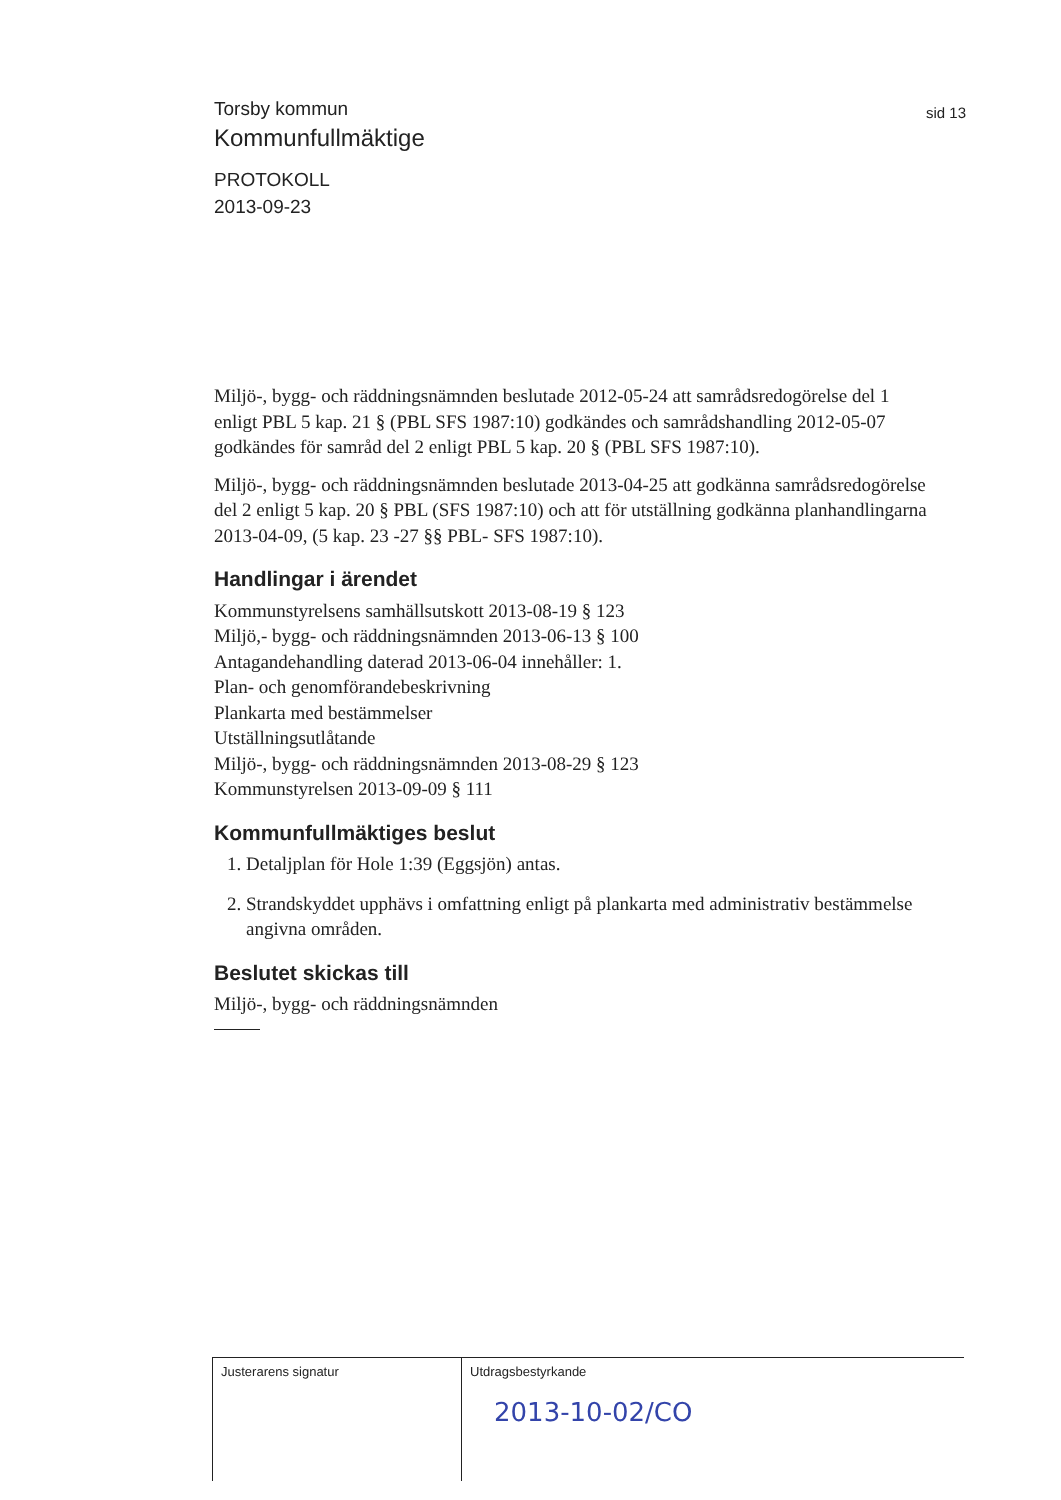sid 13
Torsby kommun
Kommunfullmäktige
PROTOKOLL
2013-09-23
Miljö-, bygg- och räddningsnämnden beslutade 2012-05-24 att samrådsredogörelse del 1 enligt PBL 5 kap. 21 § (PBL SFS 1987:10) godkändes och samrådshandling 2012-05-07 godkändes för samråd del 2 enligt PBL 5 kap. 20 § (PBL SFS 1987:10).
Miljö-, bygg- och räddningsnämnden beslutade 2013-04-25 att godkänna samrådsredogörelse del 2 enligt 5 kap. 20 § PBL (SFS 1987:10) och att för utställning godkänna planhandlingarna 2013-04-09, (5 kap. 23 -27 §§ PBL- SFS 1987:10).
Handlingar i ärendet
Kommunstyrelsens samhällsutskott 2013-08-19 § 123
Miljö,- bygg- och räddningsnämnden 2013-06-13 § 100
Antagandehandling daterad 2013-06-04 innehåller: 1.
Plan- och genomförandebeskrivning
Plankarta med bestämmelser
Utställningsutlåtande
Miljö-, bygg- och räddningsnämnden 2013-08-29 § 123
Kommunstyrelsen 2013-09-09 § 111
Kommunfullmäktiges beslut
1. Detaljplan för Hole 1:39 (Eggsjön) antas.
2. Strandskyddet upphävs i omfattning enligt på plankarta med administrativ bestämmelse angivna områden.
Beslutet skickas till
Miljö-, bygg- och räddningsnämnden
Justerarens signatur Utdragsbestyrkande
2013-10-02/CO